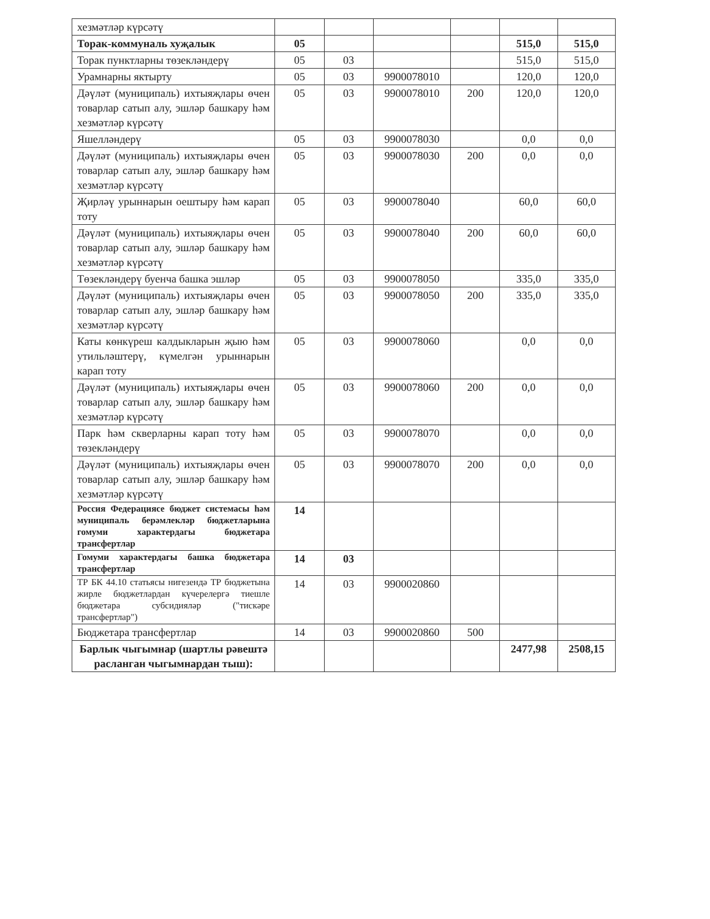| хезмәтләр күрсәтү | | | | | | |
| Торак-коммуналь хуҗалык | 05 | | | | 515,0 | 515,0 |
| Торак пунктларны төзекләндерү | 05 | 03 | | | 515,0 | 515,0 |
| Урамнарны яктырту | 05 | 03 | 9900078010 | | 120,0 | 120,0 |
| Дәүләт (муниципаль) ихтыяҗлары өчен товарлар сатып алу, эшләр башкару һәм хезмәтләр күрсәтү | 05 | 03 | 9900078010 | 200 | 120,0 | 120,0 |
| Яшелләндерү | 05 | 03 | 9900078030 | | 0,0 | 0,0 |
| Дәүләт (муниципаль) ихтыяҗлары өчен товарлар сатып алу, эшләр башкару һәм хезмәтләр күрсәтү | 05 | 03 | 9900078030 | 200 | 0,0 | 0,0 |
| Җирләү урыннарын оештыру һәм карап тоту | 05 | 03 | 9900078040 | | 60,0 | 60,0 |
| Дәүләт (муниципаль) ихтыяҗлары өчен товарлар сатып алу, эшләр башкару һәм хезмәтләр күрсәтү | 05 | 03 | 9900078040 | 200 | 60,0 | 60,0 |
| Төзекләндерү буенча башка эшләр | 05 | 03 | 9900078050 | | 335,0 | 335,0 |
| Дәүләт (муниципаль) ихтыяҗлары өчен товарлар сатып алу, эшләр башкару һәм хезмәтләр күрсәтү | 05 | 03 | 9900078050 | 200 | 335,0 | 335,0 |
| Каты көнкүреш калдыкларын җыю һәм утильләштерү, күмелгән урыннарын карап тоту | 05 | 03 | 9900078060 | | 0,0 | 0,0 |
| Дәүләт (муниципаль) ихтыяҗлары өчен товарлар сатып алу, эшләр башкару һәм хезмәтләр күрсәтү | 05 | 03 | 9900078060 | 200 | 0,0 | 0,0 |
| Парк һәм скверларны карап тоту һәм төзекләндерү | 05 | 03 | 9900078070 | | 0,0 | 0,0 |
| Дәүләт (муниципаль) ихтыяҗлары өчен товарлар сатып алу, эшләр башкару һәм хезмәтләр күрсәтү | 05 | 03 | 9900078070 | 200 | 0,0 | 0,0 |
| Россия Федерациясе бюджет системасы һәм муниципаль берәмлекләр бюджетларына гомуми характердагы бюджетара трансфертлар | 14 | | | | | |
| Гомуми характердагы башка бюджетара трансфертлар | 14 | 03 | | | | |
| ТР БК 44.10 статьясы нигезендә ТР бюджетына жирле бюджетлардан күчерелергә тиешле бюджетара субсидияләр ("тискәре трансфертлар") | 14 | 03 | 9900020860 | | | |
| Бюджетара трансфертлар | 14 | 03 | 9900020860 | 500 | | |
| Барлык чыгымнар (шартлы рәвештә расланган чыгымнардан тыш): | | | | | 2477,98 | 2508,15 |